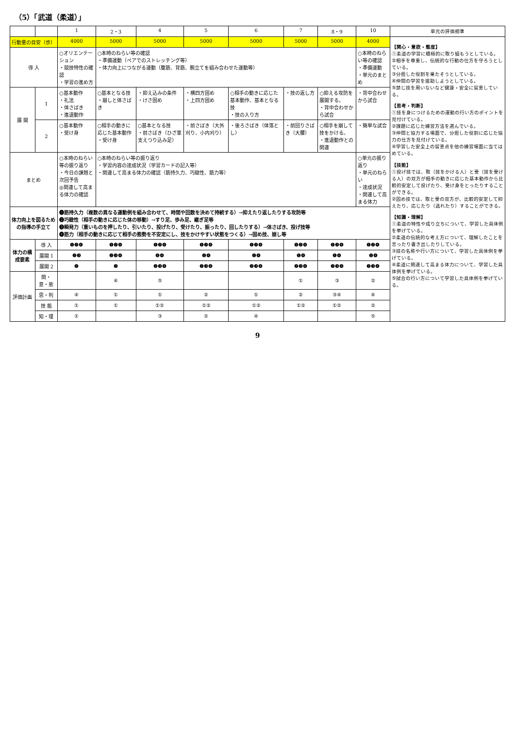（5）「武道（柔道）」
| | | 1 | 2・3 | 4 | 5 | 6 | 7 | 8・9 | 10 | 単元の評価規準 |
| --- | --- | --- | --- | --- | --- | --- | --- | --- | --- | --- |
| 行動量の目安（歩） | | 4000 | 5000 | 5000 | 5000 | 5000 | 5000 | 5000 | 4000 | 【関心・意欲・態度】 ①柔道の学習に積極的に取り組もうとしている。 ②相手を尊重し、伝統的な行動の仕方を守ろうとしている。 ③分担した役割を果たそうとしている。 ④仲間の学習を援助しようとしている。 ⑤禁じ技を用いないなど健康・安全に留意している。 【思考・判断】 ①技を身につけるための運動の行い方のポイントを見付けている。 ②課題に応じた練習方法を選んでいる。 ③仲間と協力する場面で、分担した役割に応じた協力の仕方を見付けている。 ④学習した安全上の留意点を他の練習場面に当てはめている。 【技能】 ①投げ技では、取（技をかける人）と受（技を受ける人）の双方が相手の動きに応じた基本動作から比較的安定して投げたり、受け身をとったりすることができる。 ②固め技では、取と受の双方が、比較的安定して抑えたり、応じたり（逃れたり）することができる。 【知識・理解】 ①柔道の特性や成り立ちについて、学習した具体例を挙げている。 ②柔道の伝統的な考え方について、理解したことを言ったり書き出したりしている。 ③技の名称や行い方について、学習した具体例を挙げている。 ④柔道に関連して高まる体力について、学習した具体例を挙げている。 ⑤試合の行い方について学習した具体例を挙げている。 |
| 導 入 | | ○オリエンテーション ・競技特性の確認 ・学習の進め方 | ○本時のねらい等の確認 ・準備運動（ペアでのストレッチング等） ・体力向上につながる運動（腹筋、背筋、腕立てを組み合わせた運動等） | | | | | | ○本時のねらい等の確認 ・準備運動 ・単元のまとめ | |
| 展 開 | 1 | ○基本動作 ・礼法 ・体さばき ・進退動作 | ○基本となる技 ・崩しと体さばき | ・抑え込みの条件 ・けさ固め | ・横四方固め ・上四方固め | ○相手の動きに応じた基本動作、基本となる技 ・技の入り方 | ・技の返し方 | ○抑える攻防を展開する。 ・背中合わせから試合 | ・背中合わせから試合 | |
| | 2 | ○基本動作 ・受け身 | ○相手の動きに応じた基本動作 ・受け身 | ○基本となる技 ・前さばき（ひざ車 支えつり込み足） | ・前さばき（大外刈り、小内刈り） | ・後ろさばき（体落とし） | ・前回りさばき（大腰） | ○相手を崩して技をかける。 ・進退動作との関連 | ・簡単な試合 | |
| まとめ | | ○本時のねらい等の振り返り ・今日の課題と次回予告 ◎関連して高まる体力の確認 | ○本時のねらい等の振り返り ・学習内容の達成状況（学習カードの記入等） ・関連して高まる体力の確認（筋持久力、巧緻性、筋力等） | | | | | | ○単元の振り返り ・単元のねらい ・達成状況 ・関連して高まる体力 | |
| 体力向上を図るための指導の手立て | | ❶筋持久力（複数の異なる運動例を組み合わせて、時間や回数を決めて持続する）→抑えたり返したりする攻防等 ❷巧緻性（相手の動きに応じた体の移動）→すり足、歩み足、継ぎ足等 ❸瞬発力（重いものを押したり、引いたり、投げたり、受けたり、振ったり、回したりする）→体さばき、投げ技等 ❹筋力（相手の動きに応じて相手の態勢を不安定にし、技をかけやすい状態をつくる）→固め技、崩し等 | | | | | | | | |
| 体力の構成要素 | 導 入 | ❶❷❹ | ❶❷❹ | ❶❷❹ | ❶❷❹ | ❶❷❹ | ❶❷❹ | ❶❷❹ | ❶❷❹ | |
| | 展開 1 | ❷❸ | ❷❸❹ | ❶❹ | ❶❹ | ❶❹ | ❶❹ | ❶❹ | ❶❹ | |
| | 展開 2 | ❷ | ❷ | ❷❸❹ | ❷❸❹ | ❷❸❹ | ❷❸❹ | ❷❸❹ | ❷❸❹ | |
| 評価計画 | 関・意・態 | | ④ | ⑤ | | | ① | ③ | ② | |
| | 思・判 | ④ | ① | ① | ② | ① | ② | ③④ | ④ | |
| | 技 能 | ① | ① | ①② | ①② | ①② | ①② | ①② | ② | |
| | 知・理 | ① | | ③ | ② | ④ | | | ⑤ | |
9